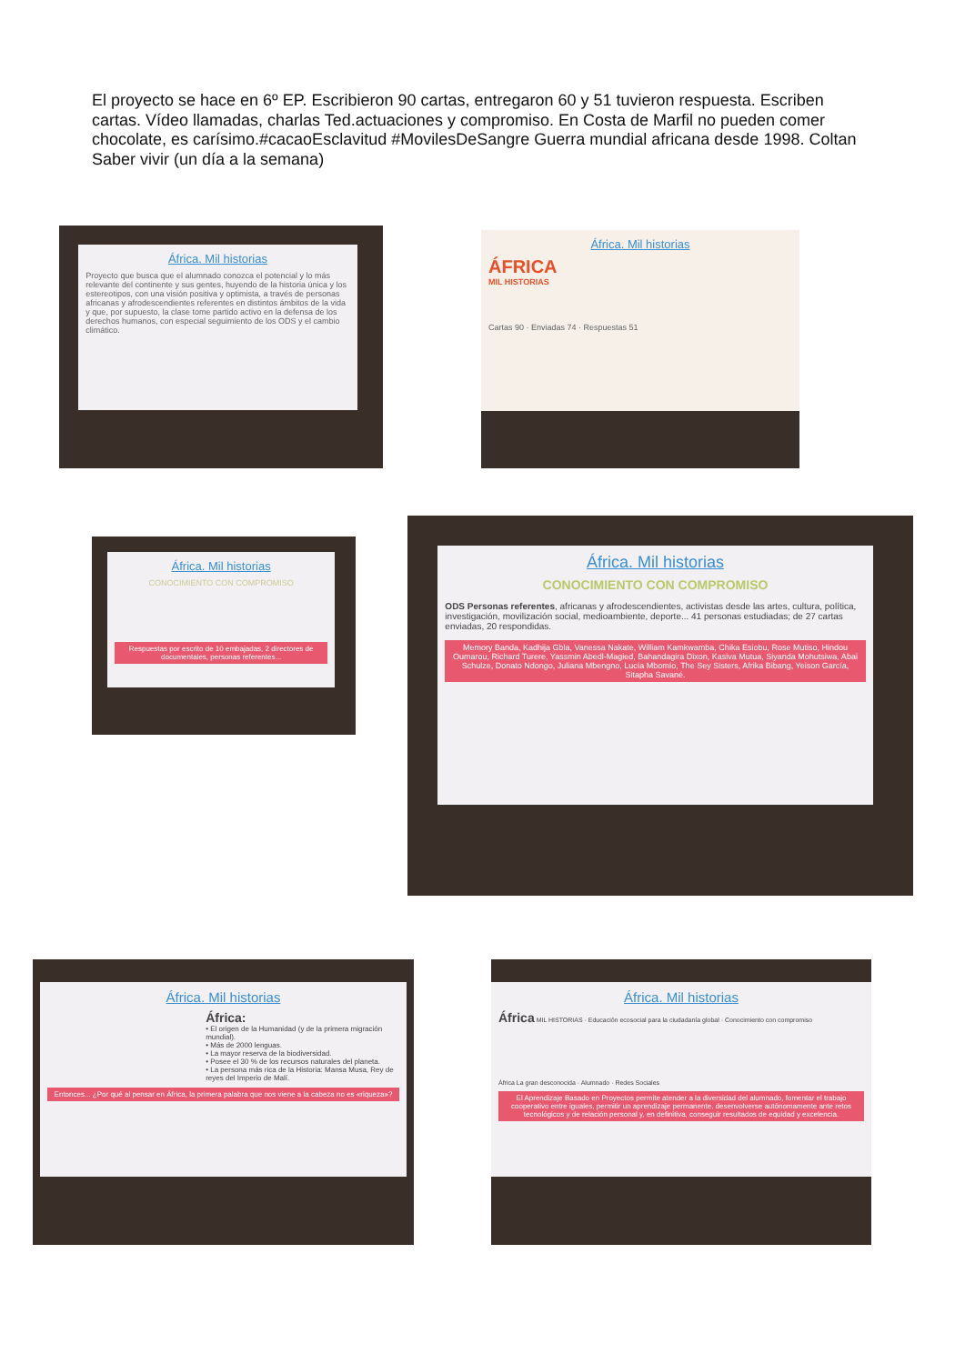El proyecto se hace en 6º EP. Escribieron 90 cartas, entregaron 60 y 51 tuvieron respuesta. Escriben cartas. Vídeo llamadas, charlas Ted.actuaciones y compromiso. En Costa de Marfil no pueden comer chocolate, es carísimo.#cacaoEsclavitud #MovilesDeSangre Guerra mundial africana desde 1998. Coltan
Saber vivir (un día a la semana)
África. Mil historias
Proyecto que busca que el alumnado conozca el potencial y lo más relevante del continente y sus gentes, huyendo de la historia única y los estereotipos, con una visión positiva y optimista, a través de personas africanas y afrodescendientes referentes en distintos ámbitos de la vida y que, por supuesto, la clase tome partido activo en la defensa de los derechos humanos, con especial seguimiento de los ODS y el cambio climático.
África. Mil historias
ÁFRICA
MIL HISTORIAS
Cartas 90 · Enviadas 74 · Respuestas 51
África. Mil historias
CONOCIMIENTO CON COMPROMISO
Respuestas por escrito de 10 embajadas, 2 directores de documentales, personas referentes...
África. Mil historias
CONOCIMIENTO CON COMPROMISO
ODS Personas referentes, africanas y afrodescendientes, activistas desde las artes, cultura, política, investigación, movilización social, medioambiente, deporte... 41 personas estudiadas; de 27 cartas enviadas, 20 respondidas.
Memory Banda, Kadhija Gbla, Vanessa Nakate, William Kamkwamba, Chika Esiobu, Rose Mutiso, Hindou Oumarou, Richard Turere, Yassmin Abedl-Magied, Bahandagira Dixon, Kasiva Mutua, Siyanda Mohutsiwa, Abai Schulze, Donato Ndongo, Juliana Mbengno, Lucía Mbomío, The Sey Sisters, Afrika Bibang, Yeison García, Sitapha Savané.
África. Mil historias
África:
• El origen de la Humanidad (y de la primera migración mundial).
• Más de 2000 lenguas.
• La mayor reserva de la biodiversidad.
• Posee el 30 % de los recursos naturales del planeta.
• La persona más rica de la Historia: Mansa Musa, Rey de reyes del Imperio de Malí.
Entonces... ¿Por qué al pensar en África, la primera palabra que nos viene a la cabeza no es «riqueza»?
África. Mil historias
África MIL HISTORIAS · Educación ecosocial para la ciudadanía global · Conocimiento con compromiso
África La gran desconocida · Alumnado · Redes Sociales
El Aprendizaje Basado en Proyectos permite atender a la diversidad del alumnado, fomentar el trabajo cooperativo entre iguales, permitir un aprendizaje permanente, desenvolverse autónomamente ante retos tecnológicos y de relación personal y, en definitiva, conseguir resultados de equidad y excelencia.